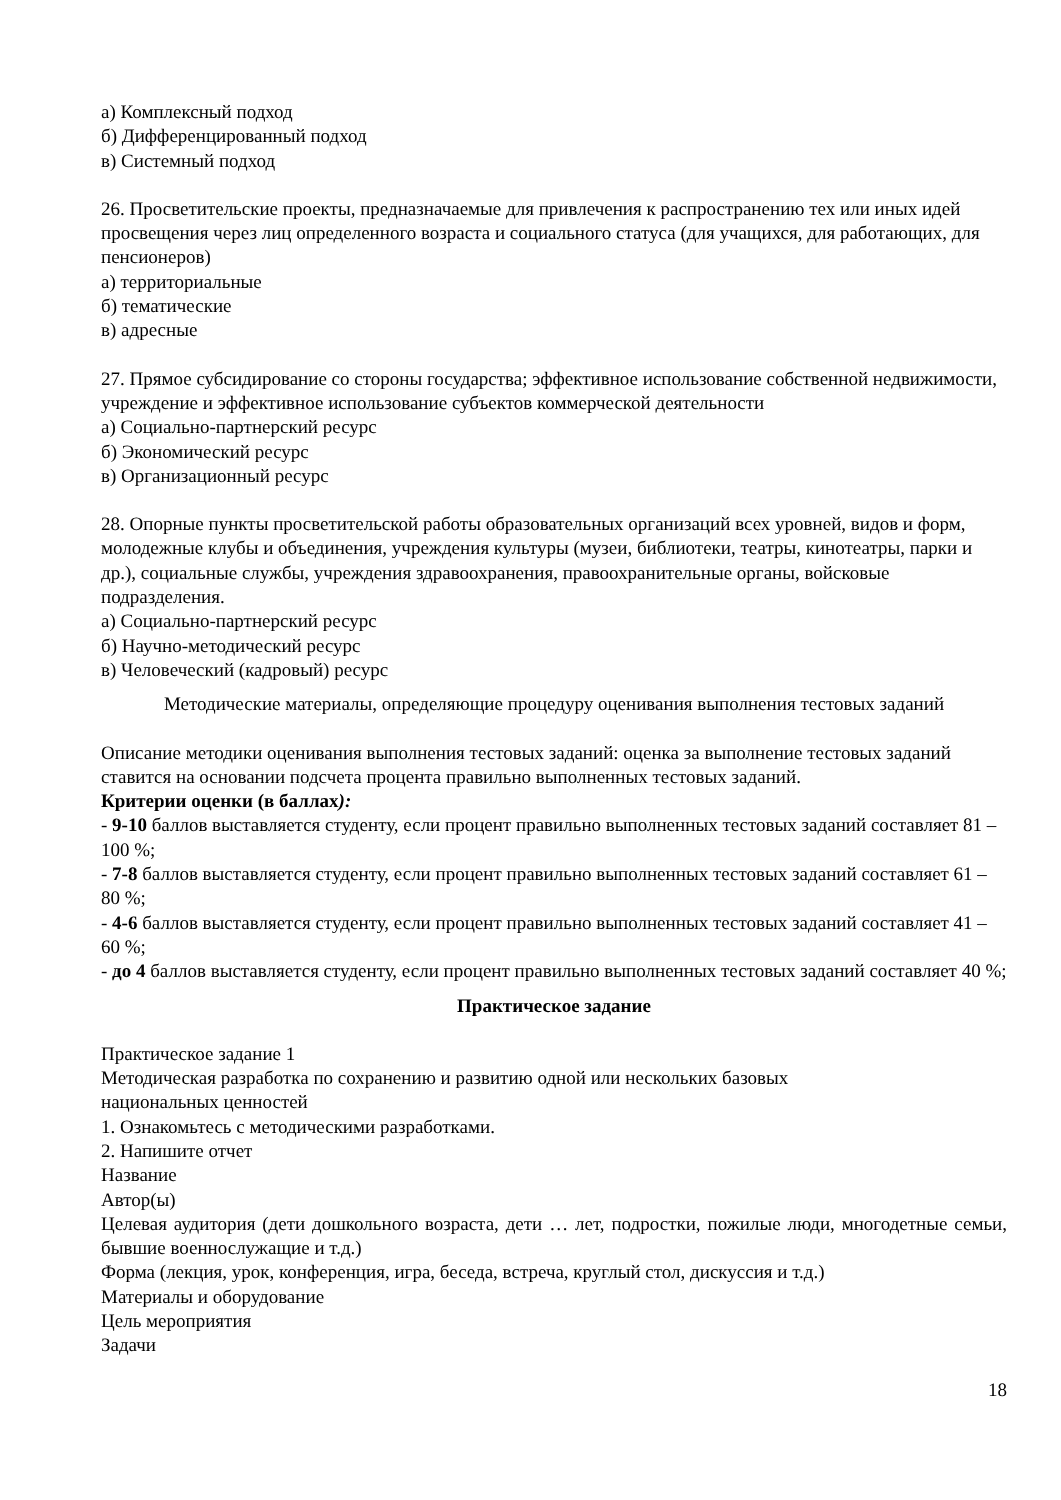а) Комплексный подход
б) Дифференцированный подход
в) Системный подход
26. Просветительские проекты, предназначаемые для привлечения к распространению тех или иных идей просвещения через лиц определенного возраста и социального статуса (для учащихся, для работающих, для пенсионеров)
а) территориальные
б) тематические
в) адресные
27. Прямое субсидирование со стороны государства; эффективное использование собственной недвижимости, учреждение и эффективное использование субъектов коммерческой деятельности
а) Социально-партнерский ресурс
б) Экономический ресурс
в) Организационный ресурс
28. Опорные пункты просветительской работы образовательных организаций всех уровней, видов и форм, молодежные клубы и объединения, учреждения культуры (музеи, библиотеки, театры, кинотеатры, парки и др.), социальные службы, учреждения здравоохранения, правоохранительные органы, войсковые подразделения.
а) Социально-партнерский ресурс
б) Научно-методический ресурс
в) Человеческий (кадровый) ресурс
Методические материалы, определяющие процедуру оценивания выполнения тестовых заданий
Описание методики оценивания выполнения тестовых заданий: оценка за выполнение тестовых заданий ставится на основании подсчета процента правильно выполненных тестовых заданий.
Критерии оценки (в баллах):
- 9-10 баллов выставляется студенту, если процент правильно выполненных тестовых заданий составляет 81 – 100 %;
- 7-8 баллов выставляется студенту, если процент правильно выполненных тестовых заданий составляет 61 – 80 %;
- 4-6 баллов выставляется студенту, если процент правильно выполненных тестовых заданий составляет 41 – 60 %;
- до 4 баллов выставляется студенту, если процент правильно выполненных тестовых заданий составляет 40 %;
Практическое задание
Практическое задание 1
Методическая разработка по сохранению и развитию одной или нескольких базовых
национальных ценностей
1. Ознакомьтесь с методическими разработками.
2. Напишите отчет
Название
Автор(ы)
Целевая аудитория (дети дошкольного возраста, дети … лет, подростки, пожилые люди, многодетные семьи, бывшие военнослужащие и т.д.)
Форма (лекция, урок, конференция, игра, беседа, встреча, круглый стол, дискуссия и т.д.)
Материалы и оборудование
Цель мероприятия
Задачи
18